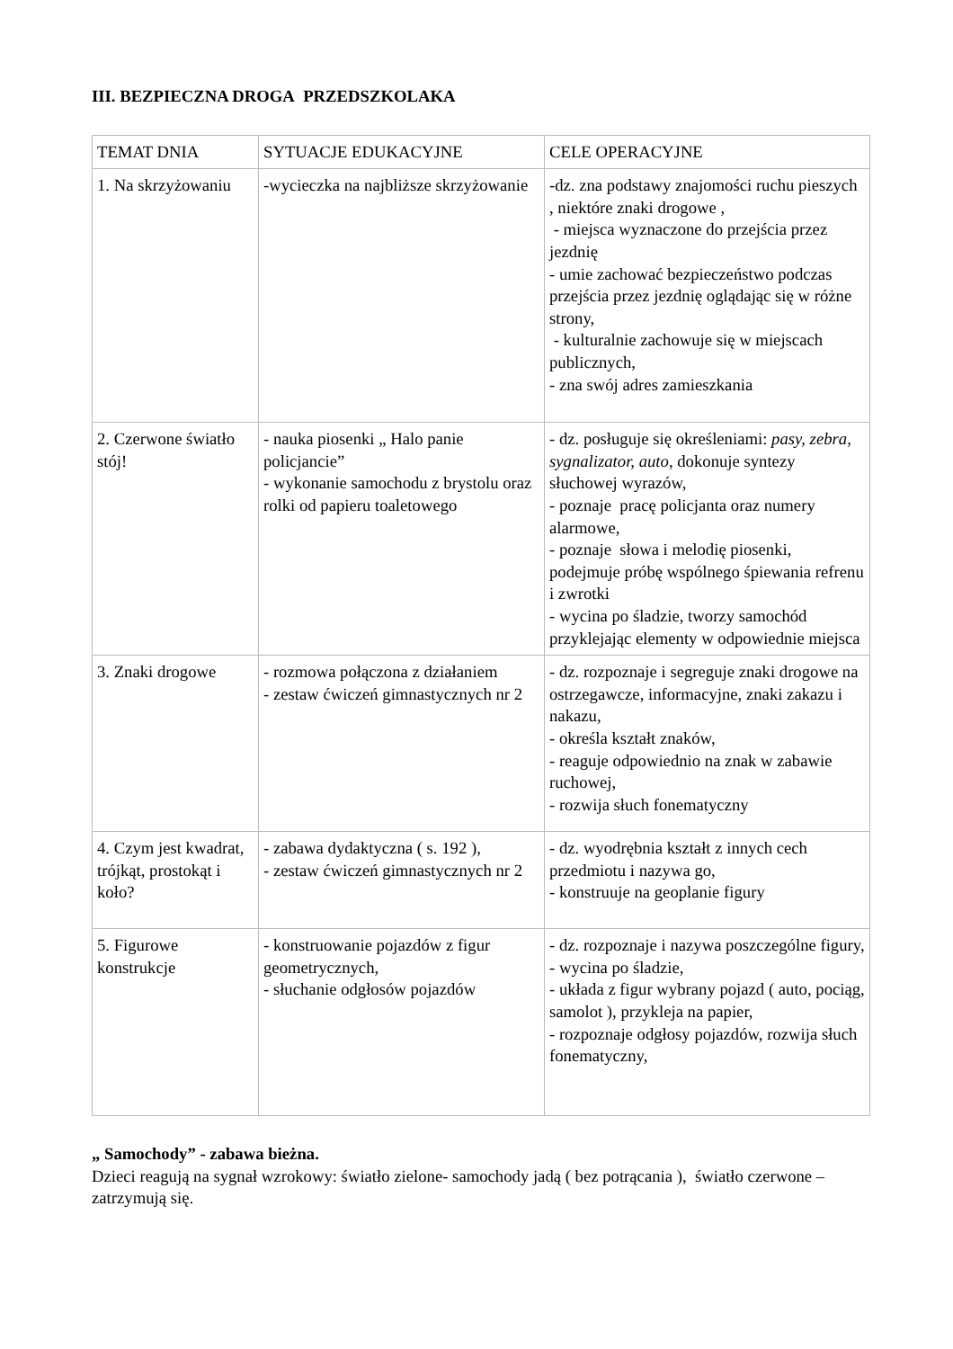III. BEZPIECZNA DROGA PRZEDSZKOLAKA
| TEMAT DNIA | SYTUACJE EDUKACYJNE | CELE OPERACYJNE |
| 1. Na skrzyżowaniu | -wycieczka na najbliższe skrzyżowanie | -dz. zna podstawy znajomości ruchu pieszych , niektóre znaki drogowe , - miejsca wyznaczone do przejścia przez jezdnię - umie zachować bezpieczeństwo podczas przejścia przez jezdnię oglądając się w różne strony, - kulturalnie zachowuje się w miejscach publicznych, - zna swój adres zamieszkania |
| 2. Czerwone światło stój! | - nauka piosenki „ Halo panie policjancie” - wykonanie samochodu z brystolu oraz rolki od papieru toaletowego | - dz. posługuje się określeniami: pasy, zebra, sygnalizator, auto, dokonuje syntezy słuchowej wyrazów, - poznaje pracę policjanta oraz numery alarmowe, - poznaje słowa i melodię piosenki, podejmuje próbę wspólnego śpiewania refrenu i zwrotki - wycina po śladzie, tworzy samochód przyklejając elementy w odpowiednie miejsca |
| 3. Znaki drogowe | - rozmowa połączona z działaniem - zestaw ćwiczeń gimnastycznych nr 2 | - dz. rozpoznaje i segreguje znaki drogowe na ostrzegawcze, informacyjne, znaki zakazu i nakazu, - określa kształt znaków, - reaguje odpowiednio na znak w zabawie ruchowej, - rozwija słuch fonematyczny |
| 4. Czym jest kwadrat, trójkąt, prostokąt i koło? | - zabawa dydaktyczna ( s. 192 ), - zestaw ćwiczeń gimnastycznych nr 2 | - dz. wyodrębnia kształt z innych cech przedmiotu i nazywa go, - konstruuje na geoplanie figury |
| 5. Figurowe konstrukcje | - konstruowanie pojazdów z figur geometrycznych, - słuchanie odgłosów pojazdów | - dz. rozpoznaje i nazywa poszczególne figury, - wycina po śladzie, - układa z figur wybrany pojazd ( auto, pociąg, samolot ), przykleja na papier, - rozpoznaje odgłosy pojazdów, rozwija słuch fonematyczny, |
„ Samochody” - zabawa bieżna.
Dzieci reagują na sygnał wzrokowy: światło zielone- samochody jadą ( bez potrącania ), światło czerwone – zatrzymują się.